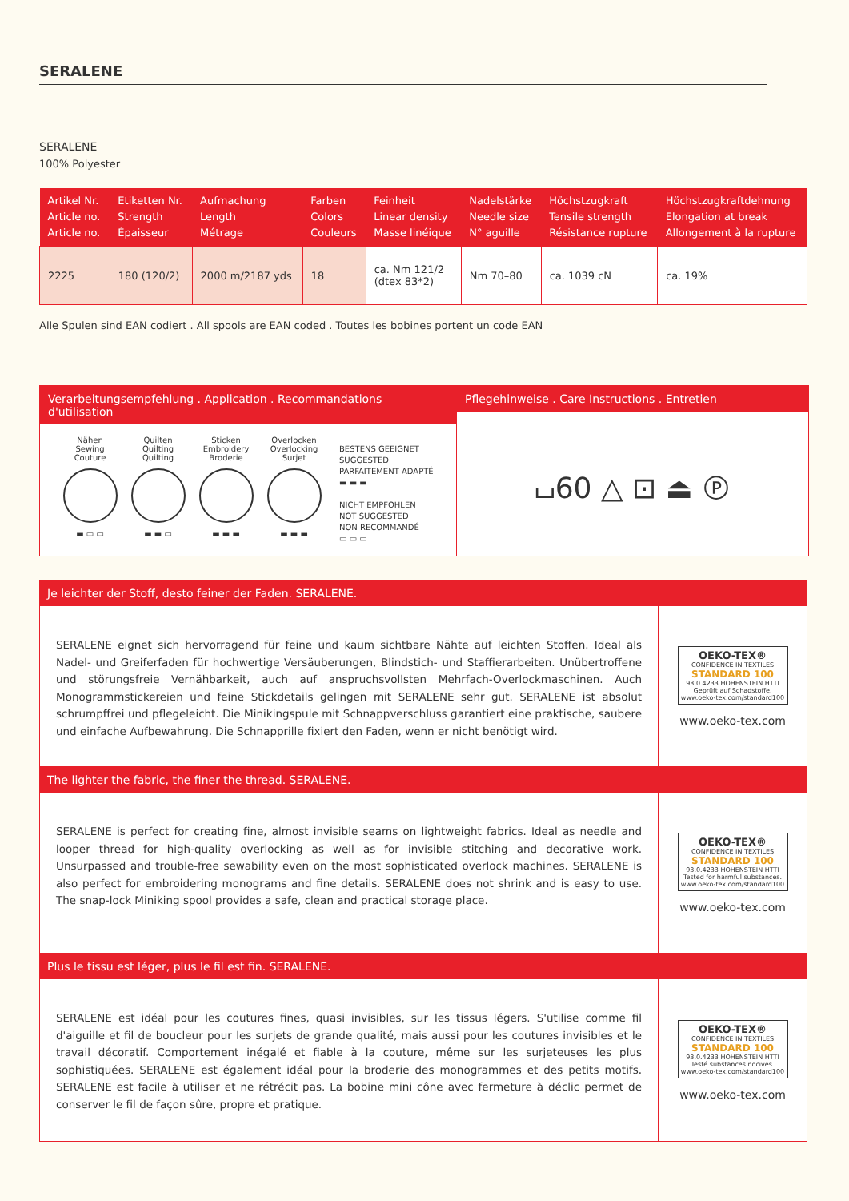SERALENE
SERALENE
100% Polyester
| Artikel Nr. Article no. Article no. | Etiketten Nr. Strength Épaisseur | Aufmachung Length Métrage | Farben Colors Couleurs | Feinheit Linear density Masse linéique | Nadelstärke Needle size N° aguille | Höchstzugkraft Tensile strength Résistance rupture | Höchstzugkraftdehnung Elongation at break Allongement à la rupture |
| --- | --- | --- | --- | --- | --- | --- | --- |
| 2225 | 180 (120/2) | 2000 m/2187 yds | 18 | ca. Nm 121/2 (dtex 83*2) | Nm 70–80 | ca. 1039 cN | ca. 19% |
Alle Spulen sind EAN codiert . All spools are EAN coded . Toutes les bobines portent un code EAN
Verarbeitungsempfehlung . Application . Recommandations d'utilisation
Nähen
Sewing
Couture
▬ ▭ ▭
Quilten
Quilting
Quilting
▬ ▬ ▭
Sticken
Embroidery
Broderie
▬ ▬ ▬
Overlocken
Overlocking
Surjet
▬ ▬ ▬
BESTENS GEEIGNET
SUGGESTED
PARFAITEMENT ADAPTÉ
▬ ▬ ▬
NICHT EMPFOHLEN
NOT SUGGESTED
NON RECOMMANDÉ
▭ ▭ ▭
Pflegehinweise . Care Instructions . Entretien
⌴60 △ ⊡ ⏏ Ⓟ
Je leichter der Stoff, desto feiner der Faden. SERALENE.
SERALENE eignet sich hervorragend für feine und kaum sichtbare Nähte auf leichten Stoffen. Ideal als Nadel- und Greiferfaden für hochwertige Versäuberungen, Blindstich- und Staffierarbeiten. Unübertroffene und störungsfreie Vernähbarkeit, auch auf anspruchsvollsten Mehrfach-Overlockmaschinen. Auch Monogrammstickereien und feine Stickdetails gelingen mit SERALENE sehr gut. SERALENE ist absolut schrumpffrei und pflegeleicht. Die Minikingspule mit Schnappverschluss garantiert eine praktische, saubere und einfache Aufbewahrung. Die Schnapprille fixiert den Faden, wenn er nicht benötigt wird.
OEKO-TEX®
CONFIDENCE IN TEXTILES
STANDARD 100
93.0.4233 HOHENSTEIN HTTI
Geprüft auf Schadstoffe.
www.oeko-tex.com/standard100
www.oeko-tex.com
The lighter the fabric, the finer the thread. SERALENE.
SERALENE is perfect for creating fine, almost invisible seams on lightweight fabrics. Ideal as needle and looper thread for high-quality overlocking as well as for invisible stitching and decorative work. Unsurpassed and trouble-free sewability even on the most sophisticated overlock machines. SERALENE is also perfect for embroidering monograms and fine details. SERALENE does not shrink and is easy to use. The snap-lock Miniking spool provides a safe, clean and practical storage place.
OEKO-TEX®
CONFIDENCE IN TEXTILES
STANDARD 100
93.0.4233 HOHENSTEIN HTTI
Tested for harmful substances.
www.oeko-tex.com/standard100
www.oeko-tex.com
Plus le tissu est léger, plus le fil est fin. SERALENE.
SERALENE est idéal pour les coutures fines, quasi invisibles, sur les tissus légers. S'utilise comme fil d'aiguille et fil de boucleur pour les surjets de grande qualité, mais aussi pour les coutures invisibles et le travail décoratif. Comportement inégalé et fiable à la couture, même sur les surjeteuses les plus sophistiquées. SERALENE est également idéal pour la broderie des monogrammes et des petits motifs. SERALENE est facile à utiliser et ne rétrécit pas. La bobine mini cône avec fermeture à déclic permet de conserver le fil de façon sûre, propre et pratique.
OEKO-TEX®
CONFIDENCE IN TEXTILES
STANDARD 100
93.0.4233 HOHENSTEIN HTTI
Testé substances nocives.
www.oeko-tex.com/standard100
www.oeko-tex.com